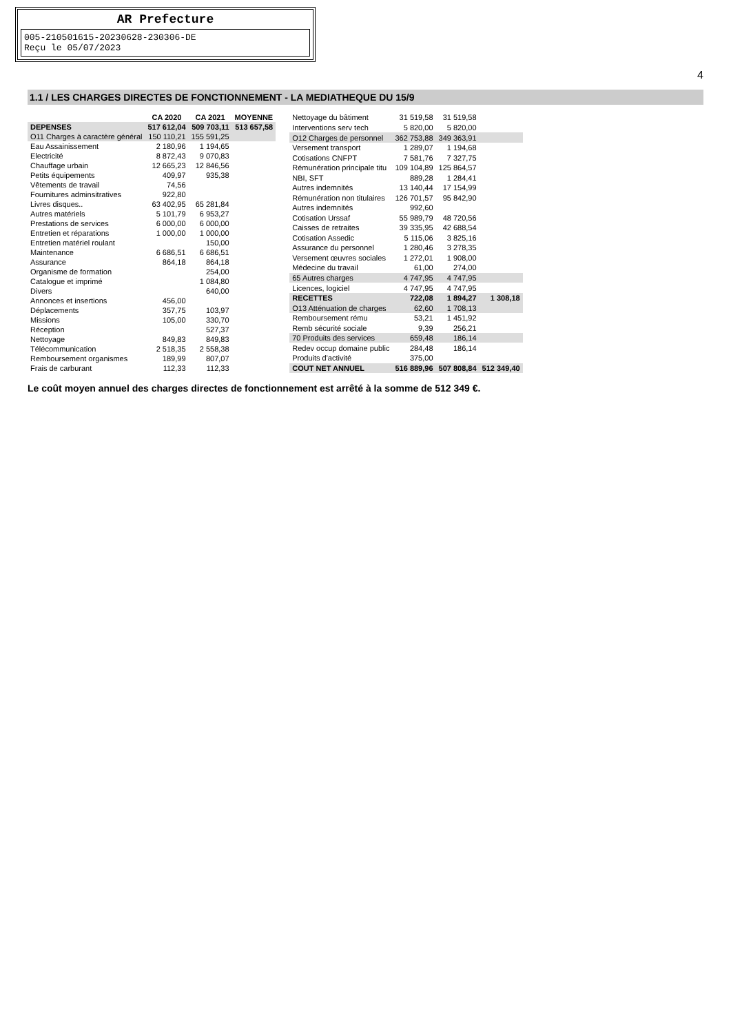AR Prefecture
005-210501615-20230628-230306-DE
Reçu le 05/07/2023
4
1.1 / LES CHARGES DIRECTES DE FONCTIONNEMENT - LA MEDIATHEQUE DU 15/9
| | CA 2020 | CA 2021 | MOYENNE |
| --- | --- | --- | --- |
| DEPENSES | 517 612,04 | 509 703,11 | 513 657,58 |
| O11 Charges à caractère général | 150 110,21 | 155 591,25 | |
| Eau Assainissement | 2 180,96 | 1 194,65 | |
| Electricité | 8 872,43 | 9 070,83 | |
| Chauffage urbain | 12 665,23 | 12 846,56 | |
| Petits équipements | 409,97 | 935,38 | |
| Vêtements de travail | 74,56 | | |
| Fournitures adminsitratives | 922,80 | | |
| Livres disques.. | 63 402,95 | 65 281,84 | |
| Autres matériels | 5 101,79 | 6 953,27 | |
| Prestations de services | 6 000,00 | 6 000,00 | |
| Entretien et réparations | 1 000,00 | 1 000,00 | |
| Entretien matériel roulant | | 150,00 | |
| Maintenance | 6 686,51 | 6 686,51 | |
| Assurance | 864,18 | 864,18 | |
| Organisme de formation | | 254,00 | |
| Catalogue et imprimé | | 1 084,80 | |
| Divers | | 640,00 | |
| Annonces et insertions | 456,00 | | |
| Déplacements | 357,75 | 103,97 | |
| Missions | 105,00 | 330,70 | |
| Réception | | 527,37 | |
| Nettoyage | 849,83 | 849,83 | |
| Télécommunication | 2 518,35 | 2 558,38 | |
| Remboursement organismes | 189,99 | 807,07 | |
| Frais de carburant | 112,33 | 112,33 | |
| Nettoyage du bâtiment | 31 519,58 | 31 519,58 | |
| Interventions serv tech | 5 820,00 | 5 820,00 | |
| O12 Charges de personnel | 362 753,88 | 349 363,91 | |
| Versement transport | 1 289,07 | 1 194,68 | |
| Cotisations CNFPT | 7 581,76 | 7 327,75 | |
| Rémunération principale titu | 109 104,89 | 125 864,57 | |
| NBI, SFT | 889,28 | 1 284,41 | |
| Autres indemnités | 13 140,44 | 17 154,99 | |
| Rémunération non titulaires | 126 701,57 | 95 842,90 | |
| Autres indemnités | 992,60 | | |
| Cotisation Urssaf | 55 989,79 | 48 720,56 | |
| Caisses de retraites | 39 335,95 | 42 688,54 | |
| Cotisation Assedic | 5 115,06 | 3 825,16 | |
| Assurance du personnel | 1 280,46 | 3 278,35 | |
| Versement œuvres sociales | 1 272,01 | 1 908,00 | |
| Médecine du travail | 61,00 | 274,00 | |
| 65 Autres charges | 4 747,95 | 4 747,95 | |
| Licences, logiciel | 4 747,95 | 4 747,95 | |
| RECETTES | 722,08 | 1 894,27 | 1 308,18 |
| O13 Atténuation de charges | 62,60 | 1 708,13 | |
| Remboursement rému | 53,21 | 1 451,92 | |
| Remb sécurité sociale | 9,39 | 256,21 | |
| 70 Produits des services | 659,48 | 186,14 | |
| Redev occup domaine public | 284,48 | 186,14 | |
| Produits d'activité | 375,00 | | |
| COUT NET ANNUEL | 516 889,96 | 507 808,84 | 512 349,40 |
Le coût moyen annuel des charges directes de fonctionnement est arrêté à la somme de 512 349 €.